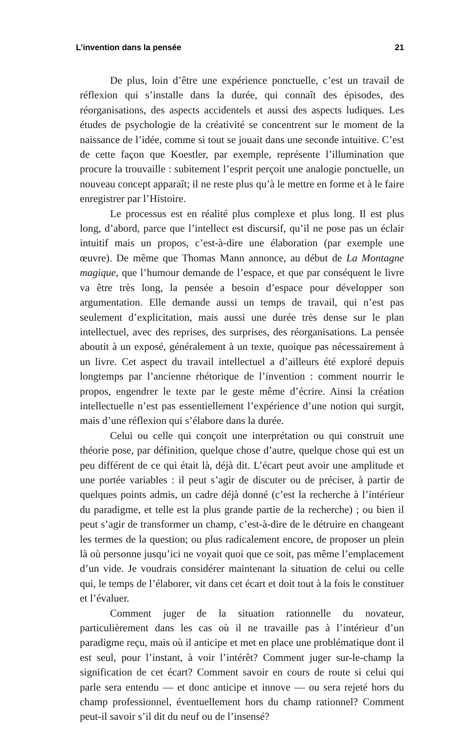L’invention dans la pensée 21
De plus, loin d’être une expérience ponctuelle, c’est un travail de réflexion qui s’installe dans la durée, qui connaît des épisodes, des réorganisations, des aspects accidentels et aussi des aspects ludiques. Les études de psychologie de la créativité se concentrent sur le moment de la naissance de l’idée, comme si tout se jouait dans une seconde intuitive. C’est de cette façon que Koestler, par exemple, représente l’illumination que procure la trouvaille : subitement l’esprit perçoit une analogie ponctuelle, un nouveau concept apparaît; il ne reste plus qu’à le mettre en forme et à le faire enregistrer par l’Histoire.
Le processus est en réalité plus complexe et plus long. Il est plus long, d’abord, parce que l’intellect est discursif, qu’il ne pose pas un éclair intuitif mais un propos, c’est-à-dire une élaboration (par exemple une œuvre). De même que Thomas Mann annonce, au début de La Montagne magique, que l’humour demande de l’espace, et que par conséquent le livre va être très long, la pensée a besoin d’espace pour développer son argumentation. Elle demande aussi un temps de travail, qui n’est pas seulement d’explicitation, mais aussi une durée très dense sur le plan intellectuel, avec des reprises, des surprises, des réorganisations. La pensée aboutit à un exposé, généralement à un texte, quoique pas nécessairement à un livre. Cet aspect du travail intellectuel a d’ailleurs été exploré depuis longtemps par l’ancienne rhétorique de l’invention : comment nourrir le propos, engendrer le texte par le geste même d’écrire. Ainsi la création intellectuelle n’est pas essentiellement l’expérience d’une notion qui surgit, mais d’une réflexion qui s’élabore dans la durée.
Celui ou celle qui conçoit une interprétation ou qui construit une théorie pose, par définition, quelque chose d’autre, quelque chose qui est un peu différent de ce qui était là, déjà dit. L’écart peut avoir une amplitude et une portée variables : il peut s’agir de discuter ou de préciser, à partir de quelques points admis, un cadre déjà donné (c’est la recherche à l’intérieur du paradigme, et telle est la plus grande partie de la recherche) ; ou bien il peut s’agir de transformer un champ, c’est-à-dire de le détruire en changeant les termes de la question; ou plus radicalement encore, de proposer un plein là où personne jusqu’ici ne voyait quoi que ce soit, pas même l’emplacement d’un vide. Je voudrais considérer maintenant la situation de celui ou celle qui, le temps de l’élaborer, vit dans cet écart et doit tout à la fois le constituer et l’évaluer.
Comment juger de la situation rationnelle du novateur, particulièrement dans les cas où il ne travaille pas à l’intérieur d’un paradigme reçu, mais où il anticipe et met en place une problématique dont il est seul, pour l’instant, à voir l’intérêt? Comment juger sur-le-champ la signification de cet écart? Comment savoir en cours de route si celui qui parle sera entendu — et donc anticipe et innove — ou sera rejeté hors du champ professionnel, éventuellement hors du champ rationnel? Comment peut-il savoir s’il dit du neuf ou de l’insensé?